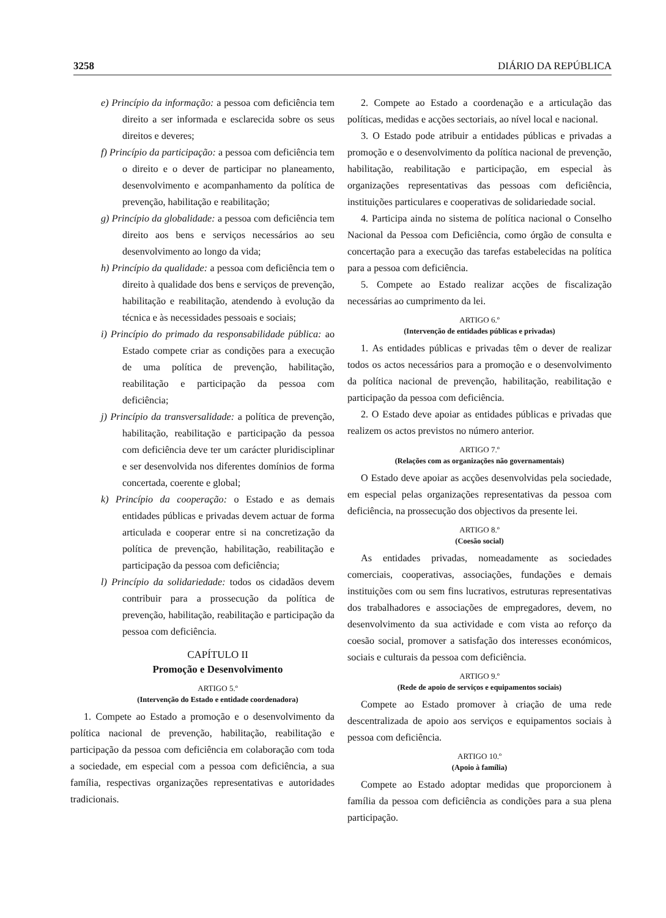3258 DIÁRIO DA REPÚBLICA
e) Princípio da informação: a pessoa com deficiência tem direito a ser informada e esclarecida sobre os seus direitos e deveres;
f) Princípio da participação: a pessoa com deficiência tem o direito e o dever de participar no planeamento, desenvolvimento e acompanhamento da política de prevenção, habilitação e reabilitação;
g) Princípio da globalidade: a pessoa com deficiência tem direito aos bens e serviços necessários ao seu desenvolvimento ao longo da vida;
h) Princípio da qualidade: a pessoa com deficiência tem o direito à qualidade dos bens e serviços de prevenção, habilitação e reabilitação, atendendo à evolução da técnica e às necessidades pessoais e sociais;
i) Princípio do primado da responsabilidade pública: ao Estado compete criar as condições para a execução de uma política de prevenção, habilitação, reabilitação e participação da pessoa com deficiência;
j) Princípio da transversalidade: a política de prevenção, habilitação, reabilitação e participação da pessoa com deficiência deve ter um carácter pluridisciplinar e ser desenvolvida nos diferentes domínios de forma concertada, coerente e global;
k) Princípio da cooperação: o Estado e as demais entidades públicas e privadas devem actuar de forma articulada e cooperar entre si na concretização da política de prevenção, habilitação, reabilitação e participação da pessoa com deficiência;
l) Princípio da solidariedade: todos os cidadãos devem contribuir para a prossecução da política de prevenção, habilitação, reabilitação e participação da pessoa com deficiência.
CAPÍTULO II
Promoção e Desenvolvimento
ARTIGO 5.º
(Intervenção do Estado e entidade coordenadora)
1. Compete ao Estado a promoção e o desenvolvimento da política nacional de prevenção, habilitação, reabilitação e participação da pessoa com deficiência em colaboração com toda a sociedade, em especial com a pessoa com deficiência, a sua família, respectivas organizações representativas e autoridades tradicionais.
2. Compete ao Estado a coordenação e a articulação das políticas, medidas e acções sectoriais, ao nível local e nacional.
3. O Estado pode atribuir a entidades públicas e privadas a promoção e o desenvolvimento da política nacional de prevenção, habilitação, reabilitação e participação, em especial às organizações representativas das pessoas com deficiência, instituições particulares e cooperativas de solidariedade social.
4. Participa ainda no sistema de política nacional o Conselho Nacional da Pessoa com Deficiência, como órgão de consulta e concertação para a execução das tarefas estabelecidas na política para a pessoa com deficiência.
5. Compete ao Estado realizar acções de fiscalização necessárias ao cumprimento da lei.
ARTIGO 6.º
(Intervenção de entidades públicas e privadas)
1. As entidades públicas e privadas têm o dever de realizar todos os actos necessários para a promoção e o desenvolvimento da política nacional de prevenção, habilitação, reabilitação e participação da pessoa com deficiência.
2. O Estado deve apoiar as entidades públicas e privadas que realizem os actos previstos no número anterior.
ARTIGO 7.º
(Relações com as organizações não governamentais)
O Estado deve apoiar as acções desenvolvidas pela sociedade, em especial pelas organizações representativas da pessoa com deficiência, na prossecução dos objectivos da presente lei.
ARTIGO 8.º
(Coesão social)
As entidades privadas, nomeadamente as sociedades comerciais, cooperativas, associações, fundações e demais instituições com ou sem fins lucrativos, estruturas representativas dos trabalhadores e associações de empregadores, devem, no desenvolvimento da sua actividade e com vista ao reforço da coesão social, promover a satisfação dos interesses económicos, sociais e culturais da pessoa com deficiência.
ARTIGO 9.º
(Rede de apoio de serviços e equipamentos sociais)
Compete ao Estado promover à criação de uma rede descentralizada de apoio aos serviços e equipamentos sociais à pessoa com deficiência.
ARTIGO 10.º
(Apoio à família)
Compete ao Estado adoptar medidas que proporcionem à família da pessoa com deficiência as condições para a sua plena participação.